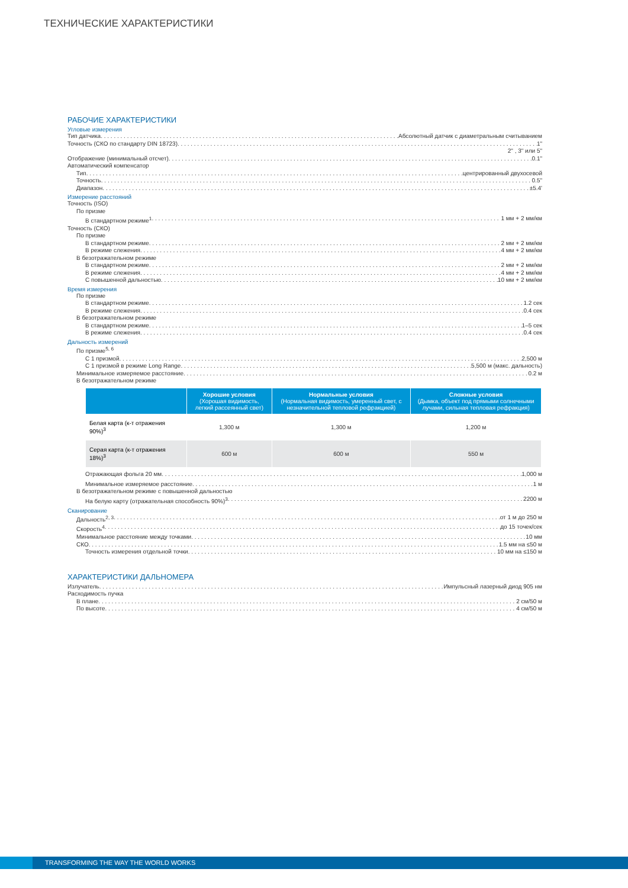ТЕХНИЧЕСКИЕ ХАРАКТЕРИСТИКИ
РАБОЧИЕ ХАРАКТЕРИСТИКИ
Угловые измерения
Тип датчика Абсолютный датчик с диаметральным считыванием
Точность (СКО по стандарту DIN 18723) 1"
2" , 3" или 5"
Отображение (минимальный отсчет) 0.1"
Автоматический компенсатор
Тип центрированный двухосевой
Точность 0.5"
Диапазон ±5.4'
Измерение расстояний
Точность (ISO)
По призме
В стандартном режиме<sup>1</sup> 1 мм + 2 мм/км
Точность (СКО)
По призме
В стандартном режиме 2 мм + 2 мм/км
В режиме слежения 4 мм + 2 мм/км
В безотражательном режиме
В стандартном режиме 2 мм + 2 мм/км
В режиме слежения 4 мм + 2 мм/км
С повышенной дальностью 10 мм + 2 мм/км
Время измерения
По призме
В стандартном режиме 1.2 сек
В режиме слежения 0.4 сек
В безотражательном режиме
В стандартном режиме 1–5 сек
В режиме слежения 0.4 сек
Дальность измерений
По призме<sup>5, 6</sup>
С 1 призмой 2,500 м
С 1 призмой в режиме Long Range 5,500 м (макс. дальность)
Минимальное измеряемое расстояние 0.2 м
В безотражательном режиме
| | Хорошие условия (Хорошая видимость, легкий рассеянный свет) | Нормальные условия (Нормальная видимость, умеренный свет, с незначительной тепловой рефракцией) | Сложные условия (Дымка, объект под прямыми солнечными лучами, сильная тепловая рефракция) |
| --- | --- | --- | --- |
| Белая карта (к-т отражения 90%)<sup>3</sup> | 1,300 м | 1,300 м | 1,200 м |
| Серая карта (к-т отражения 18%)<sup>3</sup> | 600 м | 600 м | 550 м |
Отражающая фольга 20 мм 1,000 м
Минимальное измеряемое расстояние 1 м
В безотражательном режиме с повышенной дальностью
На белую карту (отражательная способность 90%)<sup>3</sup> 2200 м
Сканирование
Дальность<sup>2, 3</sup> от 1 м до 250 м
Скорость<sup>4</sup> до 15 точек/сек
Минимальное расстояние между точками 10 мм
СКО 1.5 мм на ≤50 м
Точность измерения отдельной точки 10 мм на ≤150 м
ХАРАКТЕРИСТИКИ ДАЛЬНОМЕРА
Излучатель Импульсный лазерный диод 905 нм
Расходимость пучка
В плане 2 см/50 м
По высоте 4 см/50 м
TRANSFORMING THE WAY THE WORLD WORKS